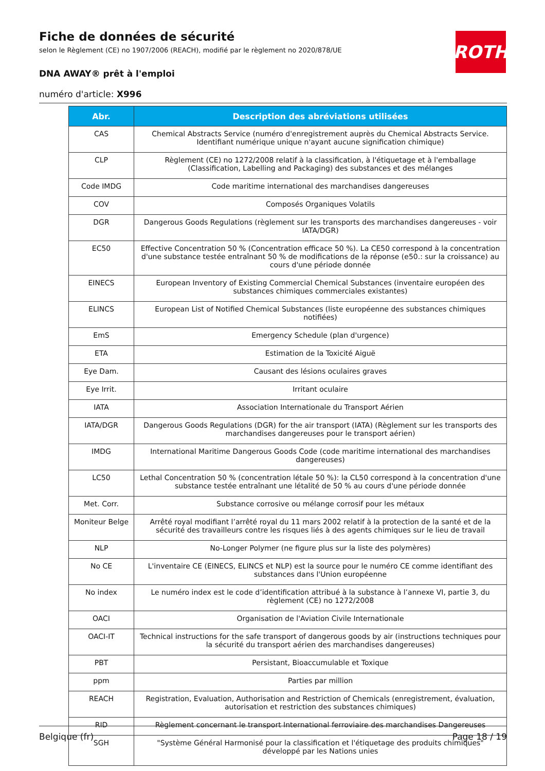Fiche de données de sécurité
selon le Règlement (CE) no 1907/2006 (REACH), modifié par le règlement no 2020/878/UE
DNA AWAY® prêt à l'emploi
numéro d'article: X996
ROTH
| Abr. | Description des abréviations utilisées |
| --- | --- |
| CAS | Chemical Abstracts Service (numéro d'enregistrement auprès du Chemical Abstracts Service. Identifiant numérique unique n'ayant aucune signification chimique) |
| CLP | Règlement (CE) no 1272/2008 relatif à la classification, à l'étiquetage et à l'emballage (Classification, Labelling and Packaging) des substances et des mélanges |
| Code IMDG | Code maritime international des marchandises dangereuses |
| COV | Composés Organiques Volatils |
| DGR | Dangerous Goods Regulations (règlement sur les transports des marchandises dangereuses - voir IATA/DGR) |
| EC50 | Effective Concentration 50 % (Concentration efficace 50 %). La CE50 correspond à la concentration d'une substance testée entraînant 50 % de modifications de la réponse (e50.: sur la croissance) au cours d'une période donnée |
| EINECS | European Inventory of Existing Commercial Chemical Substances (inventaire européen des substances chimiques commerciales existantes) |
| ELINCS | European List of Notified Chemical Substances (liste européenne des substances chimiques notifiées) |
| EmS | Emergency Schedule (plan d'urgence) |
| ETA | Estimation de la Toxicité Aiguë |
| Eye Dam. | Causant des lésions oculaires graves |
| Eye Irrit. | Irritant oculaire |
| IATA | Association Internationale du Transport Aérien |
| IATA/DGR | Dangerous Goods Regulations (DGR) for the air transport (IATA) (Règlement sur les transports des marchandises dangereuses pour le transport aérien) |
| IMDG | International Maritime Dangerous Goods Code (code maritime international des marchandises dangereuses) |
| LC50 | Lethal Concentration 50 % (concentration létale 50 %): la CL50 correspond à la concentration d'une substance testée entraînant une létalité de 50 % au cours d'une période donnée |
| Met. Corr. | Substance corrosive ou mélange corrosif pour les métaux |
| Moniteur Belge | Arrêté royal modifiant l’arrêté royal du 11 mars 2002 relatif à la protection de la santé et de la sécurité des travailleurs contre les risques liés à des agents chimiques sur le lieu de travail |
| NLP | No-Longer Polymer (ne figure plus sur la liste des polymères) |
| No CE | L'inventaire CE (EINECS, ELINCS et NLP) est la source pour le numéro CE comme identifiant des substances dans l'Union européenne |
| No index | Le numéro index est le code d’identification attribué à la substance à l’annexe VI, partie 3, du règlement (CE) no 1272/2008 |
| OACI | Organisation de l'Aviation Civile Internationale |
| OACI-IT | Technical instructions for the safe transport of dangerous goods by air (instructions techniques pour la sécurité du transport aérien des marchandises dangereuses) |
| PBT | Persistant, Bioaccumulable et Toxique |
| ppm | Parties par million |
| REACH | Registration, Evaluation, Authorisation and Restriction of Chemicals (enregistrement, évaluation, autorisation et restriction des substances chimiques) |
| RID | Règlement concernant le transport International ferroviaire des marchandises Dangereuses |
| SGH | "Système Général Harmonisé pour la classification et l'étiquetage des produits chimiques" développé par les Nations unies |
Belgique (fr) Page 18 / 19